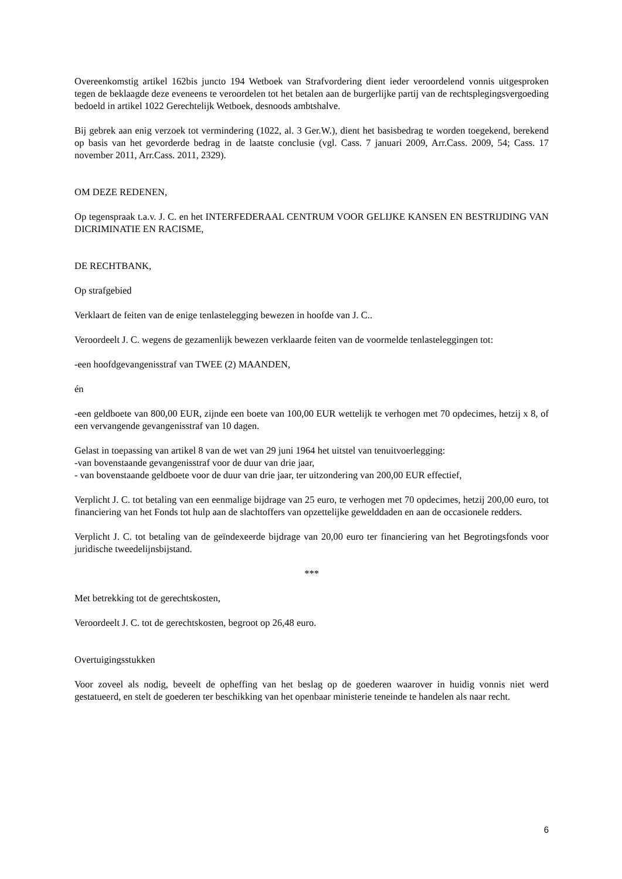Overeenkomstig artikel 162bis juncto 194 Wetboek van Strafvordering dient ieder veroordelend vonnis uitgesproken tegen de beklaagde deze eveneens te veroordelen tot het betalen aan de burgerlijke partij van de rechtsplegingsvergoeding bedoeld in artikel 1022 Gerechtelijk Wetboek, desnoods ambtshalve.
Bij gebrek aan enig verzoek tot vermindering (1022, al. 3 Ger.W.), dient het basisbedrag te worden toegekend, berekend op basis van het gevorderde bedrag in de laatste conclusie (vgl. Cass. 7 januari 2009, Arr.Cass. 2009, 54; Cass. 17 november 2011, Arr.Cass. 2011, 2329).
OM DEZE REDENEN,
Op tegenspraak t.a.v. J. C. en het INTERFEDERAAL CENTRUM VOOR GELIJKE KANSEN EN BESTRIJDING VAN DICRIMINATIE EN RACISME,
DE RECHTBANK,
Op strafgebied
Verklaart de feiten van de enige tenlastelegging bewezen in hoofde van J. C..
Veroordeelt J. C. wegens de gezamenlijk bewezen verklaarde feiten van de voormelde tenlasteleggingen tot:
-een hoofdgevangenisstraf van TWEE (2) MAANDEN,
én
-een geldboete van 800,00 EUR, zijnde een boete van 100,00 EUR wettelijk te verhogen met 70 opdecimes, hetzij x 8, of een vervangende gevangenisstraf van 10 dagen.
Gelast in toepassing van artikel 8 van de wet van 29 juni 1964 het uitstel van tenuitvoerlegging:
-van bovenstaande gevangenisstraf voor de duur van drie jaar,
- van bovenstaande geldboete voor de duur van drie jaar, ter uitzondering van 200,00 EUR effectief,
Verplicht J. C. tot betaling van een eenmalige bijdrage van 25 euro, te verhogen met 70 opdecimes, hetzij 200,00 euro, tot financiering van het Fonds tot hulp aan de slachtoffers van opzettelijke geweld­daden en aan de occasionele redders.
Verplicht J. C. tot betaling van de geïndexeerde bijdrage van 20,00 euro ter financiering van het Begrotingsfonds voor juridische tweedelijnsbijstand.
***
Met betrekking tot de gerechtskosten,
Veroordeelt J. C. tot de gerechtskosten, begroot op 26,48 euro.
Overtuigingsstukken
Voor zoveel als nodig, beveelt de opheffing van het beslag op de goederen waarover in huidig vonnis niet werd gestatueerd, en stelt de goederen ter beschikking van het openbaar ministerie teneinde te handelen als naar recht.
6